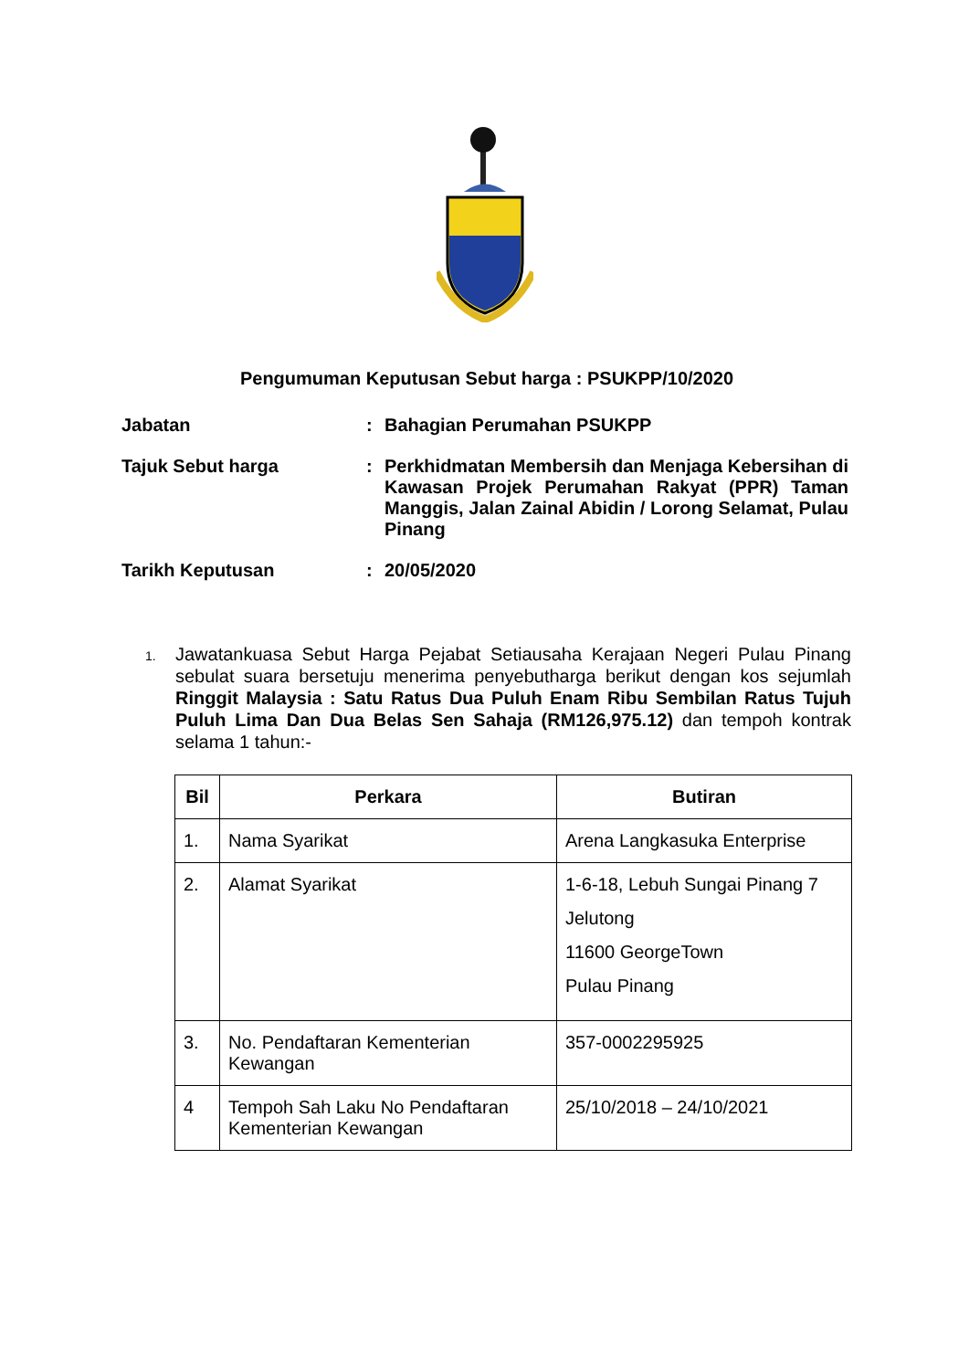Pengumuman Keputusan Sebut harga : PSUKPP/10/2020
Jabatan
:
Bahagian Perumahan PSUKPP
Tajuk Sebut harga
:
Perkhidmatan Membersih dan Menjaga Kebersihan di Kawasan Projek Perumahan Rakyat (PPR) Taman Manggis, Jalan Zainal Abidin / Lorong Selamat, Pulau Pinang
Tarikh Keputusan
:
20/05/2020
1.
Jawatankuasa Sebut Harga Pejabat Setiausaha Kerajaan Negeri Pulau Pinang sebulat suara bersetuju menerima penyebutharga berikut dengan kos sejumlah Ringgit Malaysia : Satu Ratus Dua Puluh Enam Ribu Sembilan Ratus Tujuh Puluh Lima Dan Dua Belas Sen Sahaja (RM126,975.12) dan tempoh kontrak selama 1 tahun:-
| Bil | Perkara | Butiran |
| --- | --- | --- |
| 1. | Nama Syarikat | Arena Langkasuka Enterprise |
| 2. | Alamat Syarikat | 1-6-18, Lebuh Sungai Pinang 7 Jelutong 11600 GeorgeTown Pulau Pinang |
| 3. | No. Pendaftaran Kementerian Kewangan | 357-0002295925 |
| 4 | Tempoh Sah Laku No Pendaftaran Kementerian Kewangan | 25/10/2018 – 24/10/2021 |